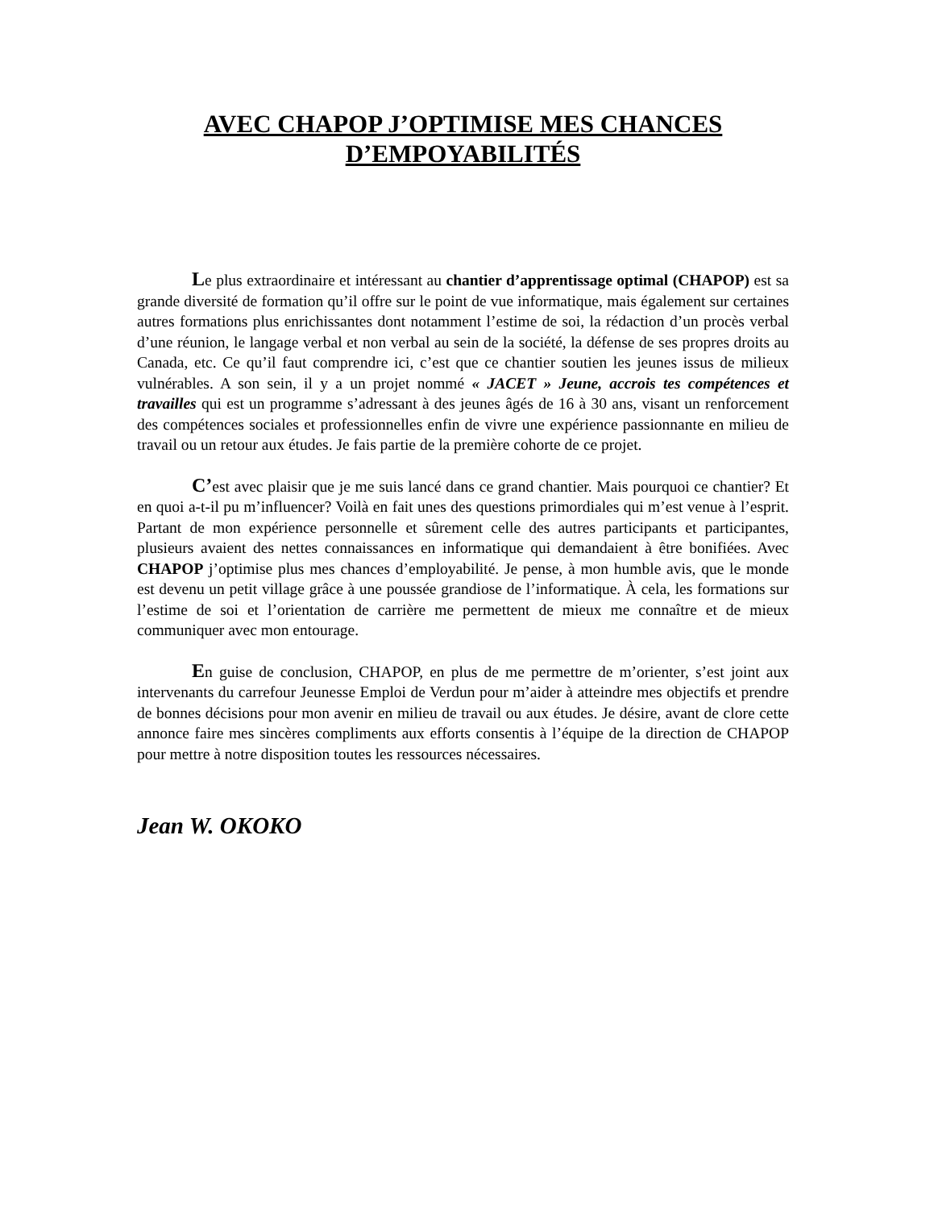AVEC CHAPOP J’OPTIMISE MES CHANCES D’EMPOYABILITÉS
Le plus extraordinaire et intéressant au chantier d’apprentissage optimal (CHAPOP) est sa grande diversité de formation qu’il offre sur le point de vue informatique, mais également sur certaines autres formations plus enrichissantes dont notamment l’estime de soi, la rédaction d’un procès verbal d’une réunion, le langage verbal et non verbal au sein de la société, la défense de ses propres droits au Canada, etc. Ce qu’il faut comprendre ici, c’est que ce chantier soutien les jeunes issus de milieux vulnérables. A son sein, il y a un projet nommé « JACET » Jeune, accrois tes compétences et travailles qui est un programme s’adressant à des jeunes âgés de 16 à 30 ans, visant un renforcement des compétences sociales et professionnelles enfin de vivre une expérience passionnante en milieu de travail ou un retour aux études. Je fais partie de la première cohorte de ce projet.
C’est avec plaisir que je me suis lancé dans ce grand chantier. Mais pourquoi ce chantier? Et en quoi a-t-il pu m’influencer? Voilà en fait unes des questions primordiales qui m’est venue à l’esprit. Partant de mon expérience personnelle et sûrement celle des autres participants et participantes, plusieurs avaient des nettes connaissances en informatique qui demandaient à être bonifiées. Avec CHAPOP j’optimise plus mes chances d’employabilité. Je pense, à mon humble avis, que le monde est devenu un petit village grâce à une poussée grandiose de l’informatique. À cela, les formations sur l’estime de soi et l’orientation de carrière me permettent de mieux me connaître et de mieux communiquer avec mon entourage.
En guise de conclusion, CHAPOP, en plus de me permettre de m’orienter, s’est joint aux intervenants du carrefour Jeunesse Emploi de Verdun pour m’aider à atteindre mes objectifs et prendre de bonnes décisions pour mon avenir en milieu de travail ou aux études. Je désire, avant de clore cette annonce faire mes sincères compliments aux efforts consentis à l’équipe de la direction de CHAPOP pour mettre à notre disposition toutes les ressources nécessaires.
Jean W. OKOKO